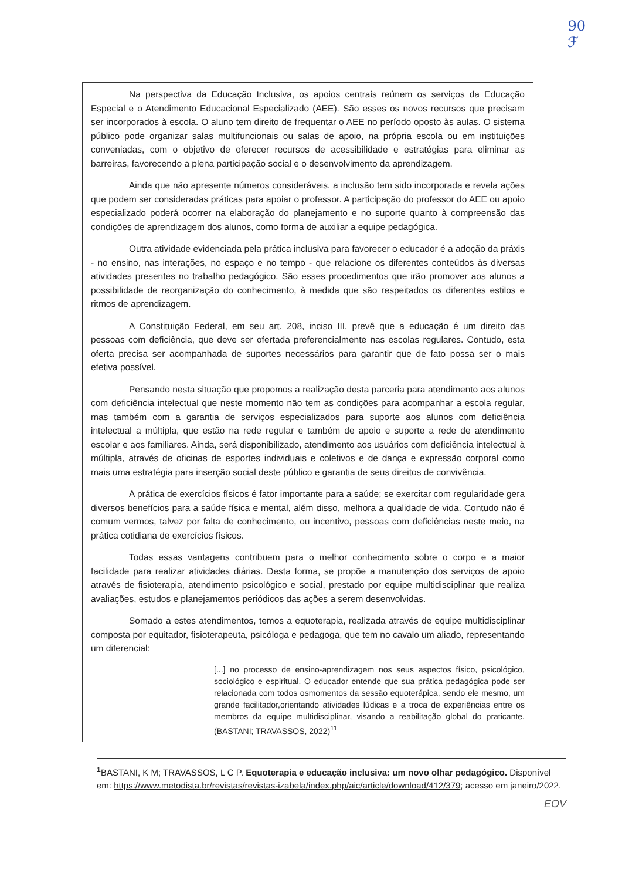90
ℱ
Na perspectiva da Educação Inclusiva, os apoios centrais reúnem os serviços da Educação Especial e o Atendimento Educacional Especializado (AEE). São esses os novos recursos que precisam ser incorporados à escola. O aluno tem direito de frequentar o AEE no período oposto às aulas. O sistema público pode organizar salas multifuncionais ou salas de apoio, na própria escola ou em instituições conveniadas, com o objetivo de oferecer recursos de acessibilidade e estratégias para eliminar as barreiras, favorecendo a plena participação social e o desenvolvimento da aprendizagem.
Ainda que não apresente números consideráveis, a inclusão tem sido incorporada e revela ações que podem ser consideradas práticas para apoiar o professor. A participação do professor do AEE ou apoio especializado poderá ocorrer na elaboração do planejamento e no suporte quanto à compreensão das condições de aprendizagem dos alunos, como forma de auxiliar a equipe pedagógica.
Outra atividade evidenciada pela prática inclusiva para favorecer o educador é a adoção da práxis - no ensino, nas interações, no espaço e no tempo - que relacione os diferentes conteúdos às diversas atividades presentes no trabalho pedagógico. São esses procedimentos que irão promover aos alunos a possibilidade de reorganização do conhecimento, à medida que são respeitados os diferentes estilos e ritmos de aprendizagem.
A Constituição Federal, em seu art. 208, inciso III, prevê que a educação é um direito das pessoas com deficiência, que deve ser ofertada preferencialmente nas escolas regulares. Contudo, esta oferta precisa ser acompanhada de suportes necessários para garantir que de fato possa ser o mais efetiva possível.
Pensando nesta situação que propomos a realização desta parceria para atendimento aos alunos com deficiência intelectual que neste momento não tem as condições para acompanhar a escola regular, mas também com a garantia de serviços especializados para suporte aos alunos com deficiência intelectual a múltipla, que estão na rede regular e também de apoio e suporte a rede de atendimento escolar e aos familiares. Ainda, será disponibilizado, atendimento aos usuários com deficiência intelectual à múltipla, através de oficinas de esportes individuais e coletivos e de dança e expressão corporal como mais uma estratégia para inserção social deste público e garantia de seus direitos de convivência.
A prática de exercícios físicos é fator importante para a saúde; se exercitar com regularidade gera diversos benefícios para a saúde física e mental, além disso, melhora a qualidade de vida. Contudo não é comum vermos, talvez por falta de conhecimento, ou incentivo, pessoas com deficiências neste meio, na prática cotidiana de exercícios físicos.
Todas essas vantagens contribuem para o melhor conhecimento sobre o corpo e a maior facilidade para realizar atividades diárias. Desta forma, se propõe a manutenção dos serviços de apoio através de fisioterapia, atendimento psicológico e social, prestado por equipe multidisciplinar que realiza avaliações, estudos e planejamentos periódicos das ações a serem desenvolvidas.
Somado a estes atendimentos, temos a equoterapia, realizada através de equipe multidisciplinar composta por equitador, fisioterapeuta, psicóloga e pedagoga, que tem no cavalo um aliado, representando um diferencial:
[...] no processo de ensino-aprendizagem nos seus aspectos físico, psicológico, sociológico e espiritual. O educador entende que sua prática pedagógica pode ser relacionada com todos osmomentos da sessão equoterápica, sendo ele mesmo, um grande facilitador,orientando atividades lúdicas e a troca de experiências entre os membros da equipe multidisciplinar, visando a reabilitação global do praticante. (BASTANI; TRAVASSOS, 2022)<sup>11</sup>
<sup>1</sup> BASTANI, K M; TRAVASSOS, L C P. Equoterapia e educação inclusiva: um novo olhar pedagógico. Disponível em: https://www.metodista.br/revistas/revistas-izabela/index.php/aic/article/download/412/379; acesso em janeiro/2022.
EOV